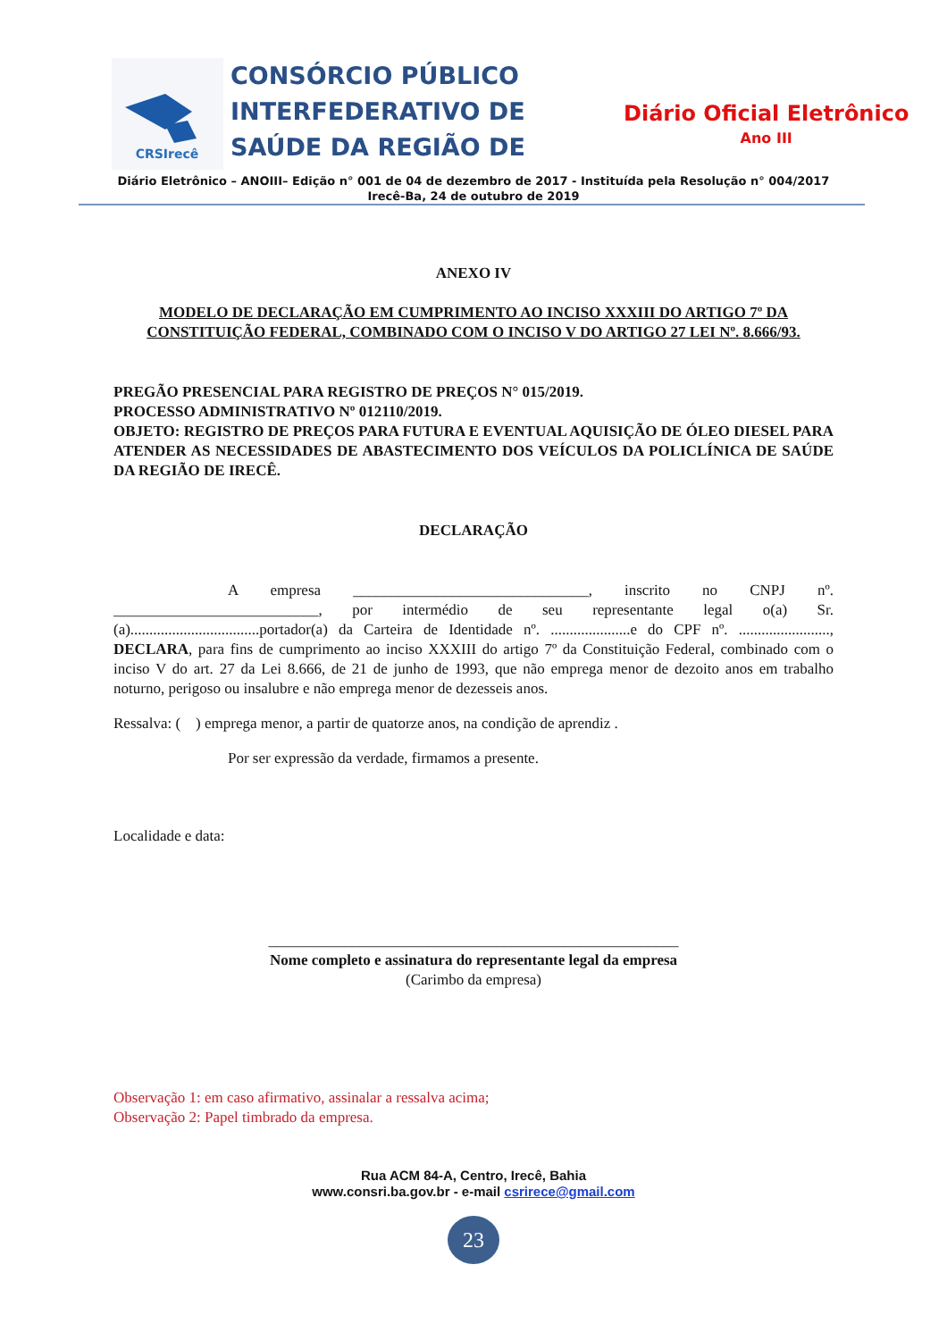CRSIrecê
CONSÓRCIO PÚBLICO INTERFEDERATIVO DE SAÚDE DA REGIÃO DE
Diário Oficial Eletrônico
Ano III
Diário Eletrônico – ANOIII– Edição n° 001 de 04 de dezembro de 2017 - Instituída pela Resolução n° 004/2017
Irecê-Ba, 24 de outubro de 2019
ANEXO IV
MODELO DE DECLARAÇÃO EM CUMPRIMENTO AO INCISO XXXIII DO ARTIGO 7º DA CONSTITUIÇÃO FEDERAL, COMBINADO COM O INCISO V DO ARTIGO 27 LEI Nº. 8.666/93.
PREGÃO PRESENCIAL PARA REGISTRO DE PREÇOS N° 015/2019.
PROCESSO ADMINISTRATIVO Nº 012110/2019.
OBJETO: REGISTRO DE PREÇOS PARA FUTURA E EVENTUAL AQUISIÇÃO DE ÓLEO DIESEL PARA ATENDER AS NECESSIDADES DE ABASTECIMENTO DOS VEÍCULOS DA POLICLÍNICA DE SAÚDE DA REGIÃO DE IRECÊ.
DECLARAÇÃO
A empresa _______________________________, inscrito no CNPJ nº. ___________________________, por intermédio de seu representante legal o(a) Sr.(a)..................................portador(a) da Carteira de Identidade nº. .....................e do CPF nº. ........................, DECLARA, para fins de cumprimento ao inciso XXXIII do artigo 7º da Constituição Federal, combinado com o inciso V do art. 27 da Lei 8.666, de 21 de junho de 1993, que não emprega menor de dezoito anos em trabalho noturno, perigoso ou insalubre e não emprega menor de dezesseis anos.
Ressalva: ( ) emprega menor, a partir de quatorze anos, na condição de aprendiz .
Por ser expressão da verdade, firmamos a presente.
Localidade e data:
______________________________________________________
Nome completo e assinatura do representante legal da empresa
(Carimbo da empresa)
Observação 1: em caso afirmativo, assinalar a ressalva acima;
Observação 2: Papel timbrado da empresa.
Rua ACM 84-A, Centro, Irecê, Bahia
www.consri.ba.gov.br - e-mail csrirece@gmail.com
23